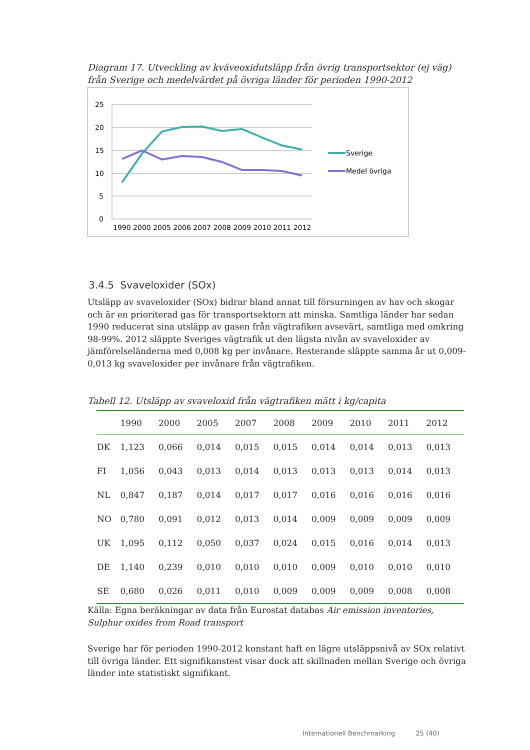Diagram 17. Utveckling av kväveoxidutsläpp från övrig transportsektor (ej väg) från Sverige och medelvärdet på övriga länder för perioden 1990-2012
25
20
15
10
5
0
1990 2000 2005 2006 2007 2008 2009 2010 2011 2012
Sverige
Medel övriga
3.4.5 Svaveloxider (SOx)
Utsläpp av svaveloxider (SOx) bidrar bland annat till försurningen av hav och skogar och är en prioriterad gas för transportsektorn att minska. Samtliga länder har sedan 1990 reducerat sina utsläpp av gasen från vägtrafiken avsevärt, samtliga med omkring 98-99%. 2012 släppte Sveriges vägtrafik ut den lägsta nivån av svaveloxider av jämförelseländerna med 0,008 kg per invånare. Resterande släppte samma år ut 0,009-0,013 kg svaveloxider per invånare från vägtrafiken.
Tabell 12. Utsläpp av svaveloxid från vägtrafiken mätt i kg/capita
| | 1990 | 2000 | 2005 | 2007 | 2008 | 2009 | 2010 | 2011 | 2012 |
| --- | --- | --- | --- | --- | --- | --- | --- | --- | --- |
| DK | 1,123 | 0,066 | 0,014 | 0,015 | 0,015 | 0,014 | 0,014 | 0,013 | 0,013 |
| FI | 1,056 | 0,043 | 0,013 | 0,014 | 0,013 | 0,013 | 0,013 | 0,014 | 0,013 |
| NL | 0,847 | 0,187 | 0,014 | 0,017 | 0,017 | 0,016 | 0,016 | 0,016 | 0,016 |
| NO | 0,780 | 0,091 | 0,012 | 0,013 | 0,014 | 0,009 | 0,009 | 0,009 | 0,009 |
| UK | 1,095 | 0,112 | 0,050 | 0,037 | 0,024 | 0,015 | 0,016 | 0,014 | 0,013 |
| DE | 1,140 | 0,239 | 0,010 | 0,010 | 0,010 | 0,009 | 0,010 | 0,010 | 0,010 |
| SE | 0,680 | 0,026 | 0,011 | 0,010 | 0,009 | 0,009 | 0,009 | 0,008 | 0,008 |
Källa: Egna beräkningar av data från Eurostat databas Air emission inventories, Sulphur oxides from Road transport
Sverige har för perioden 1990-2012 konstant haft en lägre utsläppsnivå av SOx relativt till övriga länder. Ett signifikanstest visar dock att skillnaden mellan Sverige och övriga länder inte statistiskt signifikant.
Internationell Benchmarking 25 (40)